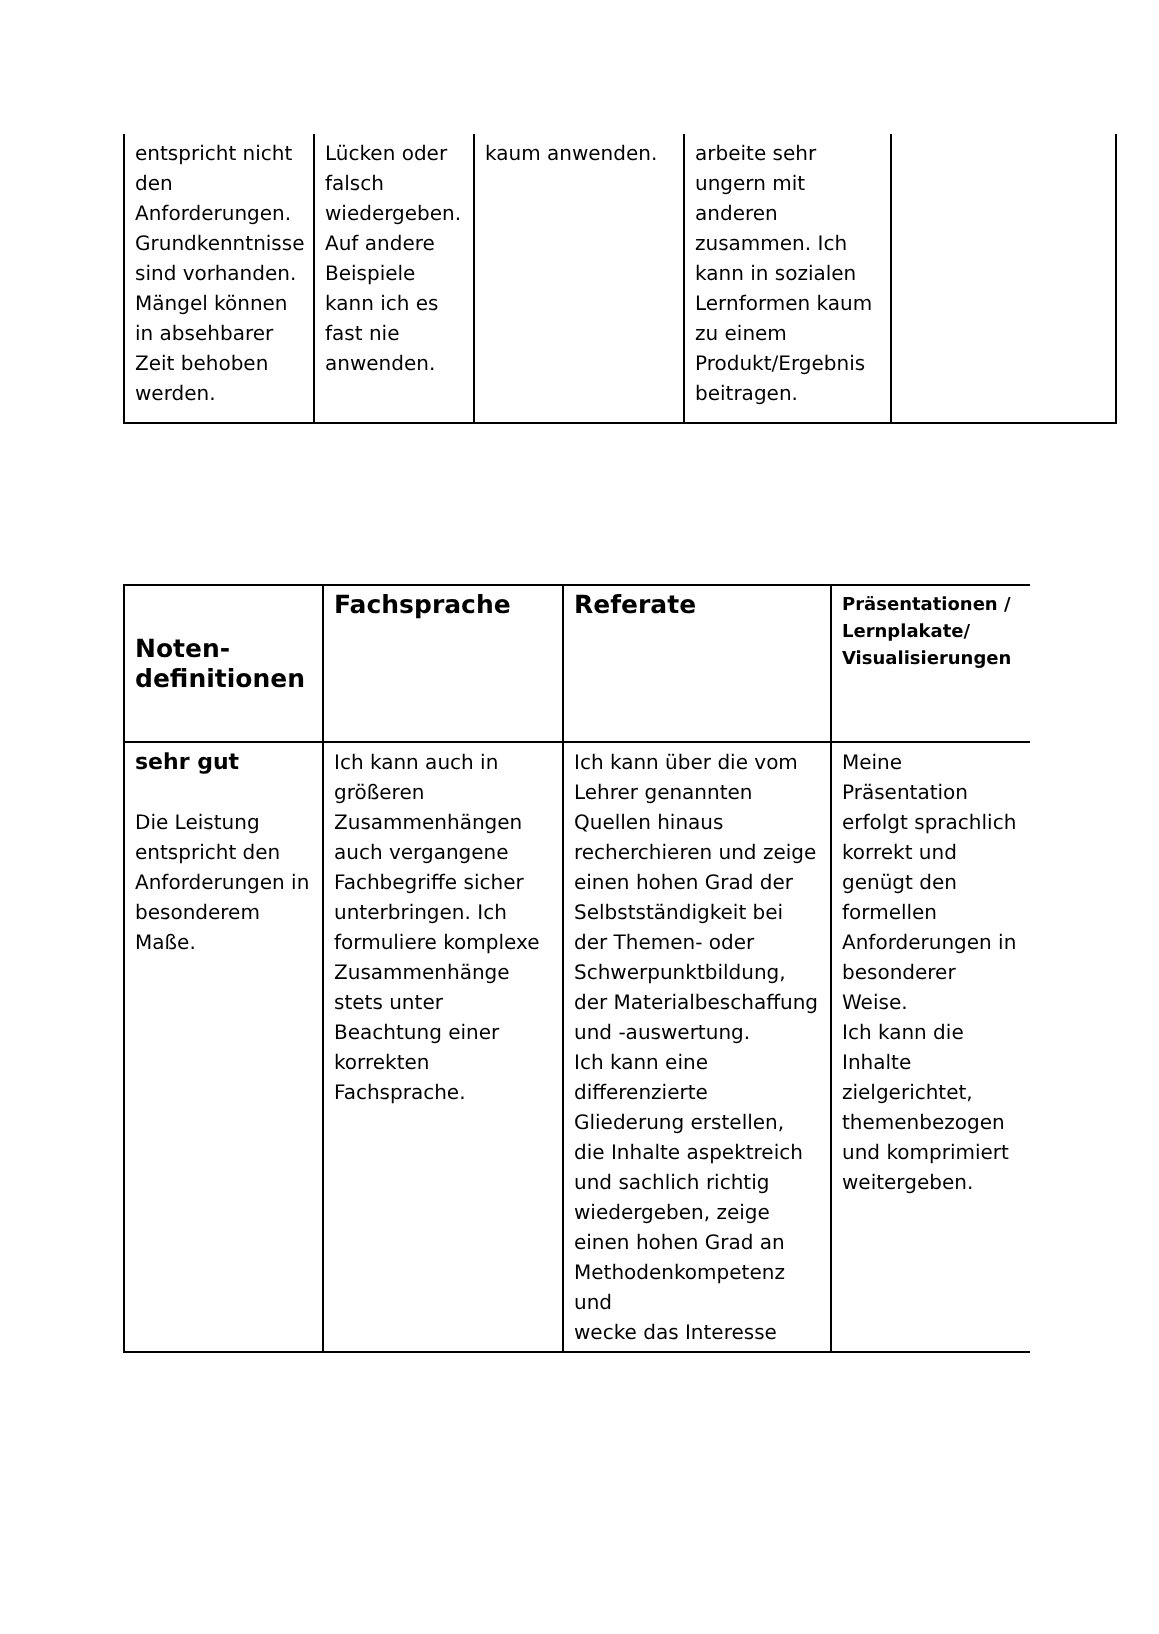| entspricht nicht den Anforderungen. Grundkenntnisse sind vorhanden. Mängel können in absehbarer Zeit behoben werden. | Lücken oder falsch wiedergeben. Auf andere Beispiele kann ich es fast nie anwenden. | kaum anwenden. | arbeite sehr ungern mit anderen zusammen. Ich kann in sozialen Lernformen kaum zu einem Produkt/Ergebnis beitragen. | |
| Noten- definitionen | Fachsprache | Referate | Präsentationen / Lernplakate/ Visualisierungen |
| --- | --- | --- | --- |
| sehr gut Die Leistung entspricht den Anforderungen in besonderem Maße. | Ich kann auch in größeren Zusammenhängen auch vergangene Fachbegriffe sicher unterbringen. Ich formuliere komplexe Zusammenhänge stets unter Beachtung einer korrekten Fachsprache. | Ich kann über die vom Lehrer genannten Quellen hinaus recherchieren und zeige einen hohen Grad der Selbstständigkeit bei der Themen- oder Schwerpunktbildung, der Materialbeschaffung und -auswertung. Ich kann eine differenzierte Gliederung erstellen, die Inhalte aspektreich und sachlich richtig wiedergeben, zeige einen hohen Grad an Methodenkompetenz und wecke das Interesse | Meine Präsentation erfolgt sprachlich korrekt und genügt den formellen Anforderungen in besonderer Weise. Ich kann die Inhalte zielgerichtet, themenbezogen und komprimiert weitergeben. |